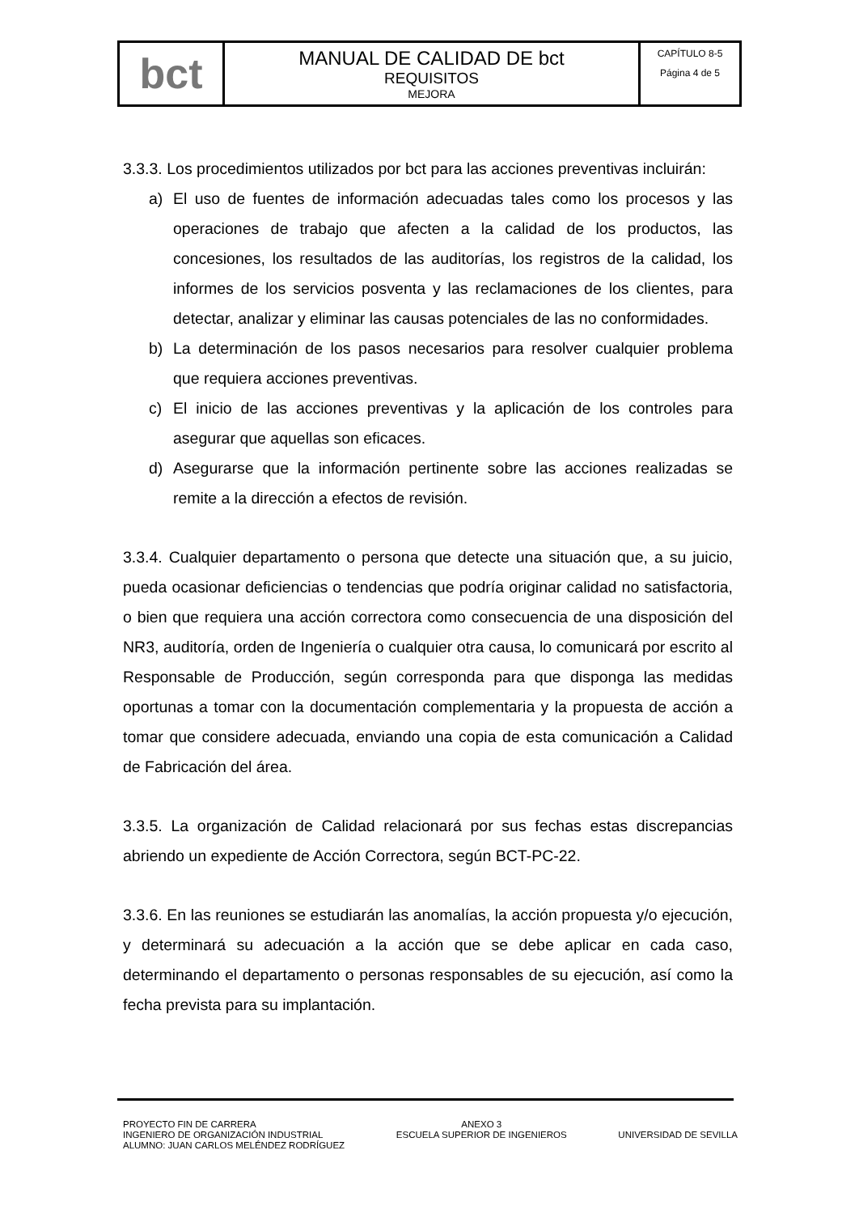| bct | MANUAL DE CALIDAD DE bct REQUISITOS MEJORA | CAPÍTULO 8-5 Página 4 de 5 |
3.3.3. Los procedimientos utilizados por bct para las acciones preventivas incluirán:
a) El uso de fuentes de información adecuadas tales como los procesos y las operaciones de trabajo que afecten a la calidad de los productos, las concesiones, los resultados de las auditorías, los registros de la calidad, los informes de los servicios posventa y las reclamaciones de los clientes, para detectar, analizar y eliminar las causas potenciales de las no conformidades.
b) La determinación de los pasos necesarios para resolver cualquier problema que requiera acciones preventivas.
c) El inicio de las acciones preventivas y la aplicación de los controles para asegurar que aquellas son eficaces.
d) Asegurarse que la información pertinente sobre las acciones realizadas se remite a la dirección a efectos de revisión.
3.3.4. Cualquier departamento o persona que detecte una situación que, a su juicio, pueda ocasionar deficiencias o tendencias que podría originar calidad no satisfactoria, o bien que requiera una acción correctora como consecuencia de una disposición del NR3, auditoría, orden de Ingeniería o cualquier otra causa, lo comunicará por escrito al Responsable de Producción, según corresponda para que disponga las medidas oportunas a tomar con la documentación complementaria y la propuesta de acción a tomar que considere adecuada, enviando una copia de esta comunicación a Calidad de Fabricación del área.
3.3.5. La organización de Calidad relacionará por sus fechas estas discrepancias abriendo un expediente de Acción Correctora, según BCT-PC-22.
3.3.6. En las reuniones se estudiarán las anomalías, la acción propuesta y/o ejecución, y determinará su adecuación a la acción que se debe aplicar en cada caso, determinando el departamento o personas responsables de su ejecución, así como la fecha prevista para su implantación.
PROYECTO FIN DE CARRERA
INGENIERO DE ORGANIZACIÓN INDUSTRIAL
ALUMNO: JUAN CARLOS MELÉNDEZ RODRÍGUEZ
ANEXO 3
ESCUELA SUPERIOR DE INGENIEROS
UNIVERSIDAD DE SEVILLA